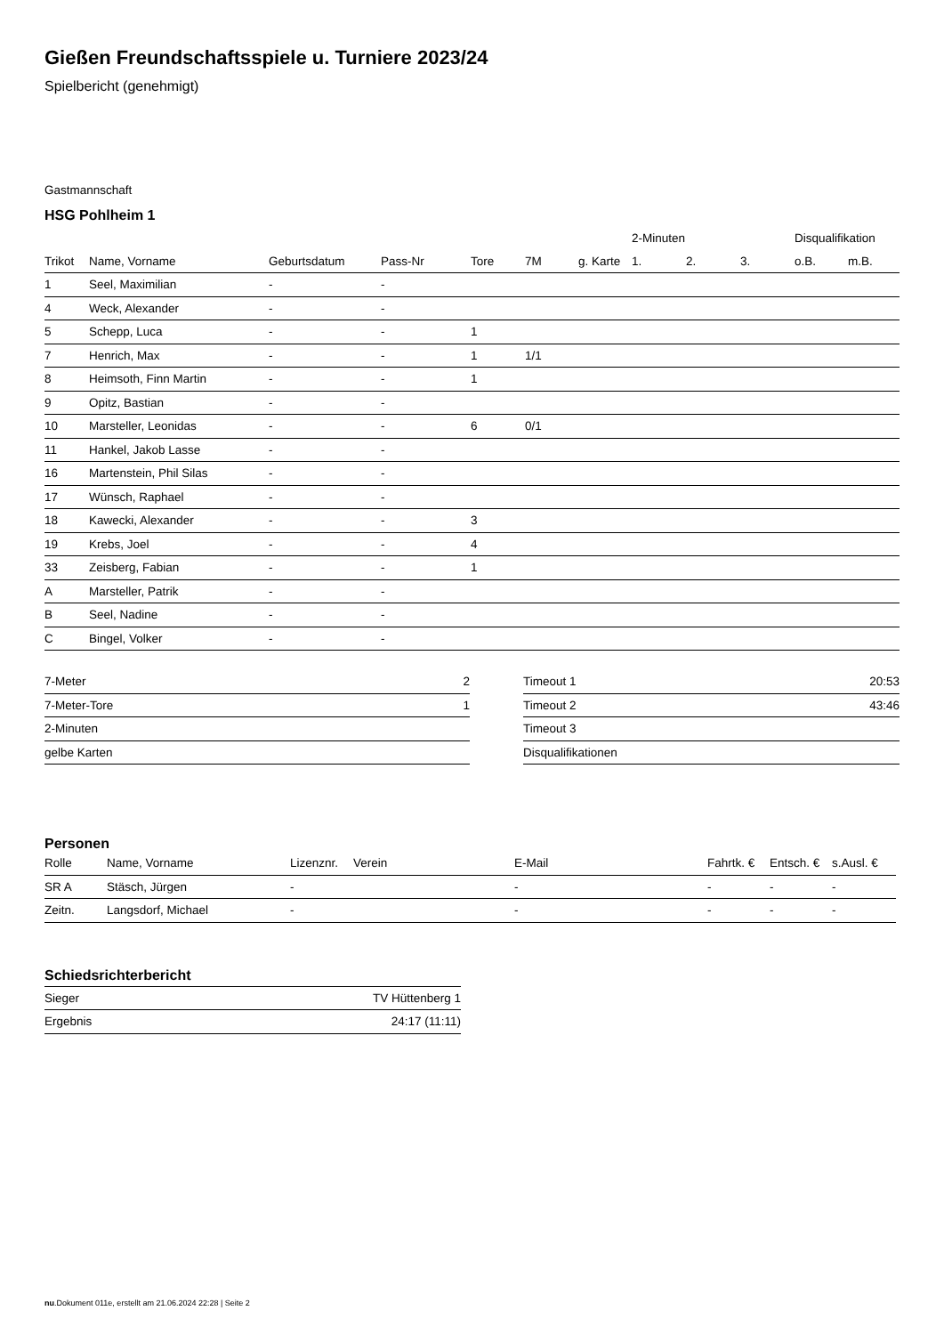Gießen Freundschaftsspiele u. Turniere 2023/24
Spielbericht (genehmigt)
Gastmannschaft
HSG Pohlheim 1
| | | | | | | | 2-Minuten | | | Disqualifikation | |
| --- | --- | --- | --- | --- | --- | --- | --- | --- | --- | --- | --- |
| Trikot | Name, Vorname | Geburtsdatum | Pass-Nr | Tore | 7M | g. Karte | 1. | 2. | 3. | o.B. | m.B. |
| 1 | Seel, Maximilian | - | - | | | | | | | | |
| 4 | Weck, Alexander | - | - | | | | | | | | |
| 5 | Schepp, Luca | - | - | 1 | | | | | | | |
| 7 | Henrich, Max | - | - | 1 | 1/1 | | | | | | |
| 8 | Heimsoth, Finn Martin | - | - | 1 | | | | | | | |
| 9 | Opitz, Bastian | - | - | | | | | | | | |
| 10 | Marsteller, Leonidas | - | - | 6 | 0/1 | | | | | | |
| 11 | Hankel, Jakob Lasse | - | - | | | | | | | | |
| 16 | Martenstein, Phil Silas | - | - | | | | | | | | |
| 17 | Wünsch, Raphael | - | - | | | | | | | | |
| 18 | Kawecki, Alexander | - | - | 3 | | | | | | | |
| 19 | Krebs, Joel | - | - | 4 | | | | | | | |
| 33 | Zeisberg, Fabian | - | - | 1 | | | | | | | |
| A | Marsteller, Patrik | - | - | | | | | | | | |
| B | Seel, Nadine | - | - | | | | | | | | |
| C | Bingel, Volker | - | - | | | | | | | | |
| 7-Meter | 2 |
| 7-Meter-Tore | 1 |
| 2-Minuten | |
| gelbe Karten | |
| Timeout 1 | 20:53 |
| Timeout 2 | 43:46 |
| Timeout 3 | |
| Disqualifikationen | |
Personen
| Rolle | Name, Vorname | Lizenznr. | Verein | E-Mail | Fahrtk. € | Entsch. € | s.Ausl. € |
| --- | --- | --- | --- | --- | --- | --- | --- |
| SR A | Stäsch, Jürgen | - | | - | - | - | - |
| Zeitn. | Langsdorf, Michael | - | | - | - | - | - |
Schiedsrichterbericht
| Sieger | TV Hüttenberg 1 |
| Ergebnis | 24:17 (11:11) |
nu.Dokument 011e, erstellt am 21.06.2024 22:28 | Seite 2